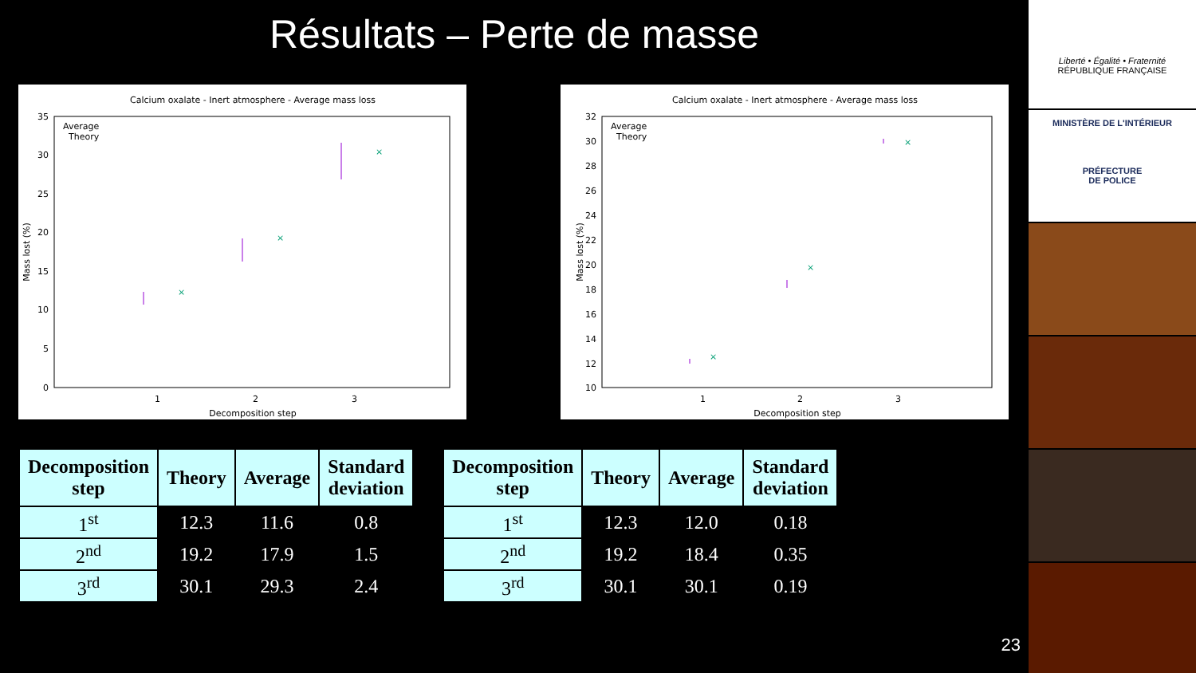Résultats – Perte de masse
Calcium oxalate - Inert atmosphere - Average mass loss
35
30
25
20
15
10
5
0
1
2
3
Decomposition step
Mass lost (%)
Average
Theory
×
×
×
Calcium oxalate - Inert atmosphere - Average mass loss
32
30
28
26
24
22
20
18
16
14
12
10
1
2
3
Decomposition step
Mass lost (%)
Average
Theory
×
×
×
| Decomposition step | Theory | Average | Standard deviation |
| --- | --- | --- | --- |
| 1<sup>st</sup> | 12.3 | 11.6 | 0.8 |
| 2<sup>nd</sup> | 19.2 | 17.9 | 1.5 |
| 3<sup>rd</sup> | 30.1 | 29.3 | 2.4 |
| Decomposition step | Theory | Average | Standard deviation |
| --- | --- | --- | --- |
| 1<sup>st</sup> | 12.3 | 12.0 | 0.18 |
| 2<sup>nd</sup> | 19.2 | 18.4 | 0.35 |
| 3<sup>rd</sup> | 30.1 | 30.1 | 0.19 |
23
Liberté • Égalité • Fraternité
RÉPUBLIQUE FRANÇAISE
MINISTÈRE DE L'INTÉRIEUR
PRÉFECTURE
DE POLICE